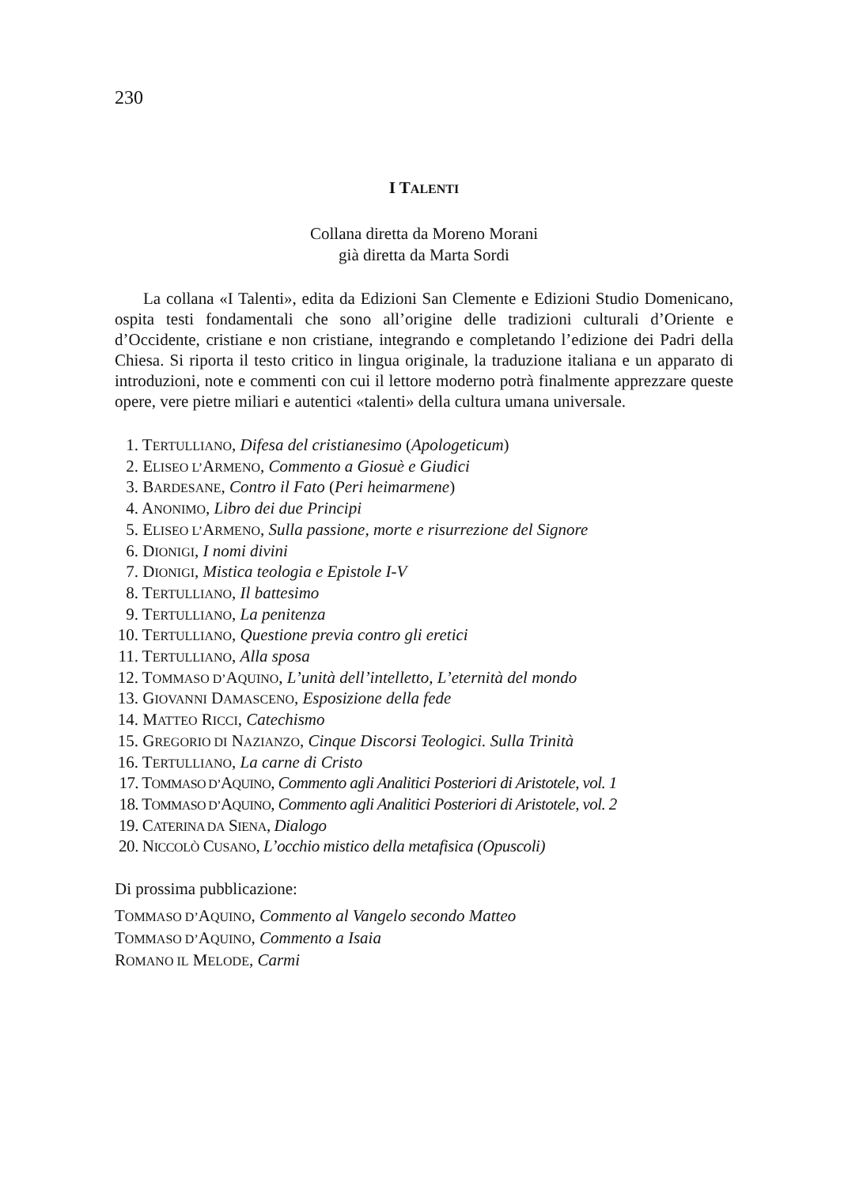230
I TALENTI
Collana diretta da Moreno Morani
già diretta da Marta Sordi
La collana «I Talenti», edita da Edizioni San Clemente e Edizioni Studio Domenicano, ospita testi fondamentali che sono all’origine delle tradizioni culturali d’Oriente e d’Occidente, cristiane e non cristiane, integrando e completando l’edizione dei Padri della Chiesa. Si riporta il testo critico in lingua originale, la traduzione italiana e un apparato di introduzioni, note e commenti con cui il lettore moderno potrà finalmente apprezzare queste opere, vere pietre miliari e autentici «talenti» della cultura umana universale.
1. TERTULLIANO, Difesa del cristianesimo (Apologeticum)
2. ELISEO L’ARMENO, Commento a Giosuè e Giudici
3. BARDESANE, Contro il Fato (Peri heimarmene)
4. ANONIMO, Libro dei due Principi
5. ELISEO L’ARMENO, Sulla passione, morte e risurrezione del Signore
6. DIONIGI, I nomi divini
7. DIONIGI, Mistica teologia e Epistole I-V
8. TERTULLIANO, Il battesimo
9. TERTULLIANO, La penitenza
10. TERTULLIANO, Questione previa contro gli eretici
11. TERTULLIANO, Alla sposa
12. TOMMASO D’AQUINO, L’unità dell’intelletto, L’eternità del mondo
13. GIOVANNI DAMASCENO, Esposizione della fede
14. MATTEO RICCI, Catechismo
15. GREGORIO DI NAZIANZO, Cinque Discorsi Teologici. Sulla Trinità
16. TERTULLIANO, La carne di Cristo
17. TOMMASO D’AQUINO, Commento agli Analitici Posteriori di Aristotele, vol. 1
18. TOMMASO D’AQUINO, Commento agli Analitici Posteriori di Aristotele, vol. 2
19. CATERINA DA SIENA, Dialogo
20. NICCOLÒ CUSANO, L’occhio mistico della metafisica (Opuscoli)
Di prossima pubblicazione:
TOMMASO D’AQUINO, Commento al Vangelo secondo Matteo
TOMMASO D’AQUINO, Commento a Isaia
ROMANO IL MELODE, Carmi